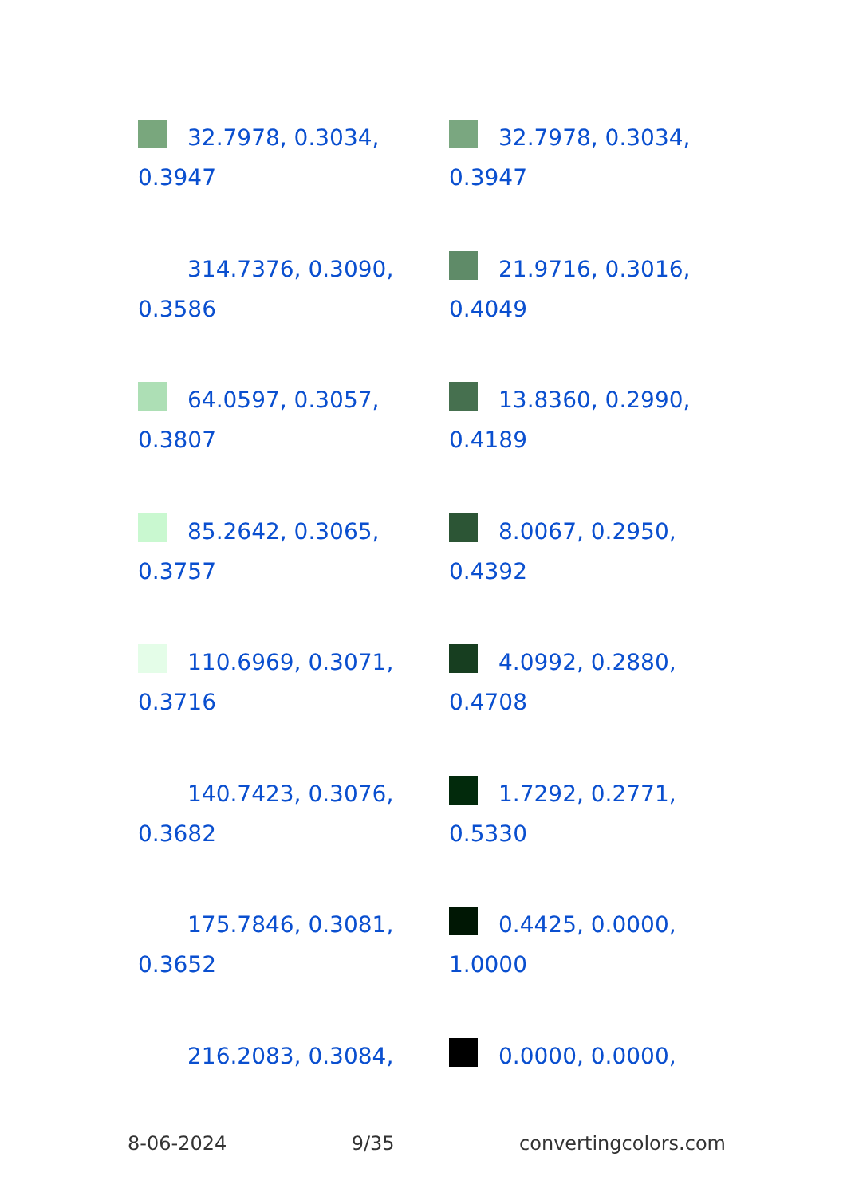32.7978, 0.3034, 0.3947
32.7978, 0.3034, 0.3947
314.7376, 0.3090, 0.3586
21.9716, 0.3016, 0.4049
64.0597, 0.3057, 0.3807
13.8360, 0.2990, 0.4189
85.2642, 0.3065, 0.3757
8.0067, 0.2950, 0.4392
110.6969, 0.3071, 0.3716
4.0992, 0.2880, 0.4708
140.7423, 0.3076, 0.3682
1.7292, 0.2771, 0.5330
175.7846, 0.3081, 0.3652
0.4425, 0.0000, 1.0000
216.2083, 0.3084,
0.0000, 0.0000,
8-06-2024 9/35 convertingcolors.com